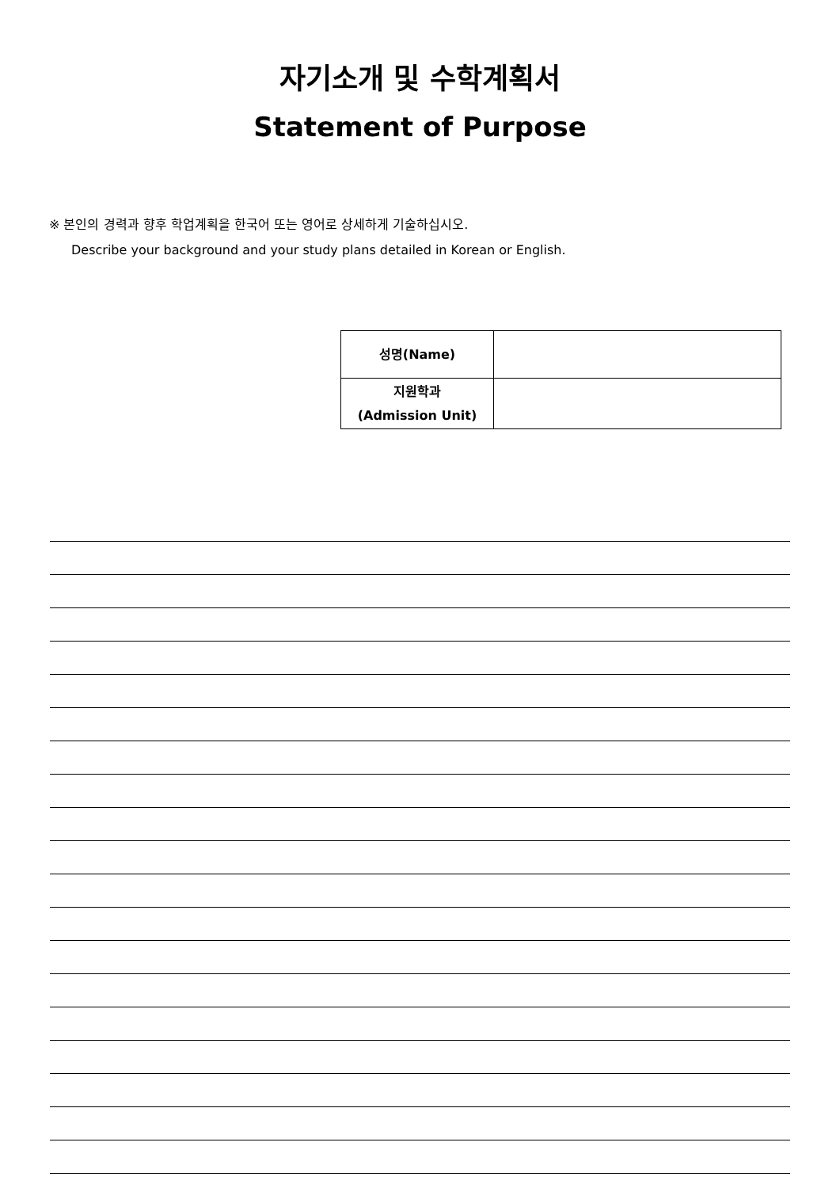자기소개 및 수학계획서
Statement of Purpose
※ 본인의 경력과 향후 학업계획을 한국어 또는 영어로 상세하게 기술하십시오.
Describe your background and your study plans detailed in Korean or English.
| 성명(Name) | |
| 지원학과 (Admission Unit) | |